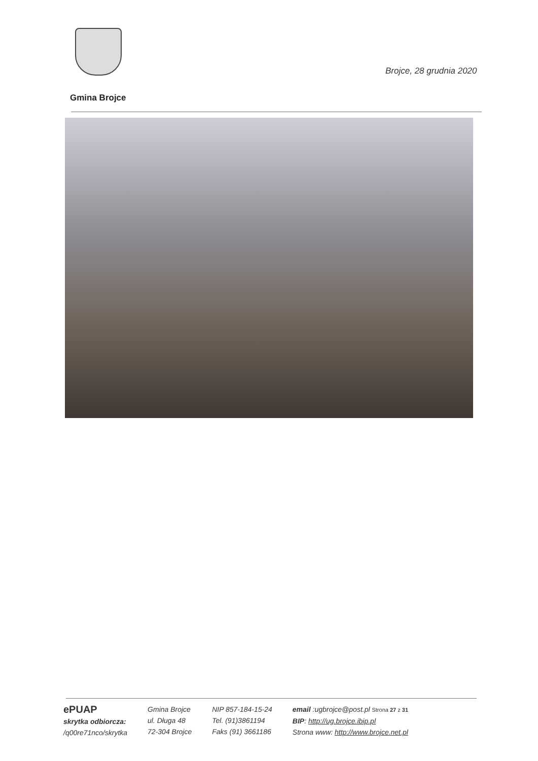Brojce, 28 grudnia 2020
Gmina Brojce
ePUAP
skrytka odbiorcza:
/q00re71nco/skrytka
Gmina Brojce
ul. Długa 48
72-304 Brojce
NIP 857-184-15-24
Tel. (91)3861194
Faks (91) 3661186
email :ugbrojce@post.pl Strona 27 z 31
BIP: http://ug.brojce.ibip.pl
Strona www: http://www.brojce.net.pl